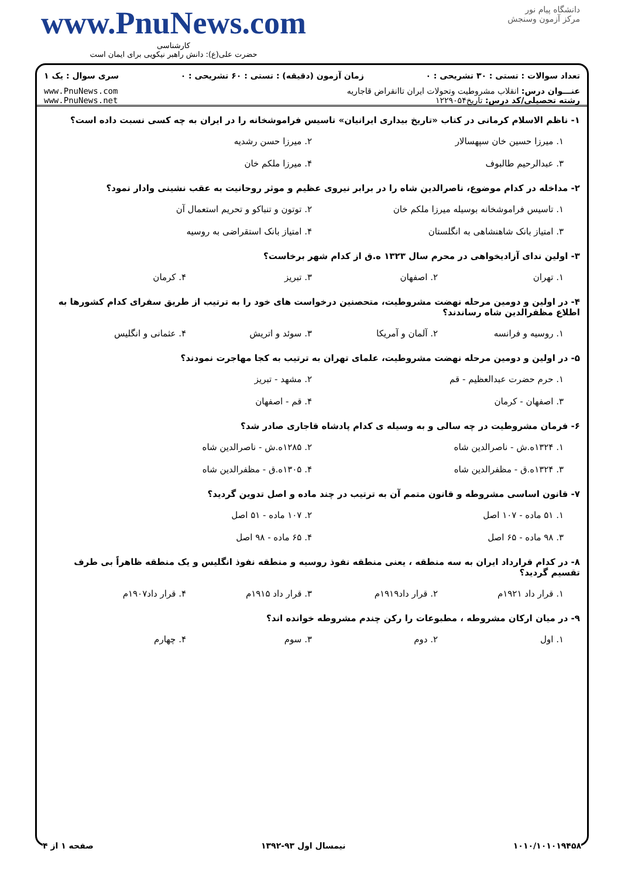دانشگاه پیام نور
مرکز آزمون وسنجش
www.PnuNews.com
کارشناسی
حضرت علی(ع): دانش راهبر نیکویی برای ایمان است
تعداد سوالات : تستی : ۳۰ تشریحی : ۰ زمان آزمون (دقیقه) : تستی : ۶۰ تشریحی : ۰ سری سوال : یک ۱
عنـــوان درس: انقلاب مشروطیت وتحولات ایران تاانقراض قاجاریه
رشته تحصیلی/کد درس: تاریخ۱۲۲۹۰۵۴
www.PnuNews.com
www.PnuNews.net
۱- ناظم الاسلام کرمانی در کتاب «تاریخ بیداری ایرانیان» تاسیس فراموشخانه را در ایران به چه کسی نسبت داده است؟
۱. میرزا حسین خان سپهسالار ۲. میرزا حسن رشدیه
۳. عبدالرحیم طالبوف ۴. میرزا ملکم خان
۲- مداخله در کدام موضوع، ناصرالدین شاه را در برابر نیروی عظیم و موثر روحانیت به عقب نشینی وادار نمود؟
۱. تاسیس فراموشخانه بوسیله میرزا ملکم خان ۲. توتون و تنباکو و تحریم استعمال آن
۳. امتیاز بانک شاهنشاهی به انگلستان ۴. امتیاز بانک استقراضی به روسیه
۳- اولین ندای آزادیخواهی در محرم سال ۱۳۲۳ ه.ق از کدام شهر برخاست؟
۱. تهران ۲. اصفهان ۳. تبریز ۴. کرمان
۴- در اولین و دومین مرحله نهضت مشروطیت، متحصنین درخواست های خود را به ترتیب از طریق سفرای کدام کشورها به اطلاع مظفرالدین شاه رساندند؟
۱. روسیه و فرانسه ۲. آلمان و آمریکا ۳. سوئد و اتریش ۴. عثمانی و انگلیس
۵- در اولین و دومین مرحله نهضت مشروطیت، علمای تهران به ترتیب به کجا مهاجرت نمودند؟
۱. حرم حضرت عبدالعظیم - قم ۲. مشهد - تبریز
۳. اصفهان - کرمان ۴. قم - اصفهان
۶- فرمان مشروطیت در چه سالی و به وسیله ی کدام پادشاه قاجاری صادر شد؟
۱. ۱۳۲۴ه.ش - ناصرالدین شاه ۲. ۱۲۸۵ه.ش - ناصرالدین شاه
۳. ۱۳۲۴ه.ق - مظفرالدین شاه ۴. ۱۳۰۵ه.ق - مظفرالدین شاه
۷- قانون اساسی مشروطه و قانون متمم آن به ترتیب در چند ماده و اصل تدوین گردید؟
۱. ۵۱ ماده - ۱۰۷ اصل ۲. ۱۰۷ ماده - ۵۱ اصل
۳. ۹۸ ماده - ۶۵ اصل ۴. ۶۵ ماده - ۹۸ اصل
۸- در کدام قرارداد ایران به سه منطقه ، یعنی منطقه نفوذ روسیه و منطقه نفوذ انگلیس و یک منطقه ظاهراً بی طرف تقسیم گردید؟
۱. قرار داد ۱۹۲۱م ۲. قرار داد۱۹۱۹م ۳. قرار داد ۱۹۱۵م ۴. قرار داد۱۹۰۷م
۹- در میان ارکان مشروطه ، مطبوعات را رکن چندم مشروطه خوانده اند؟
۱. اول ۲. دوم ۳. سوم ۴. چهارم
۱۰۱۰/۱۰۱۰۱۹۴۵۸ نیمسال اول ۹۳-۱۳۹۲ صفحه ۱ از ۴